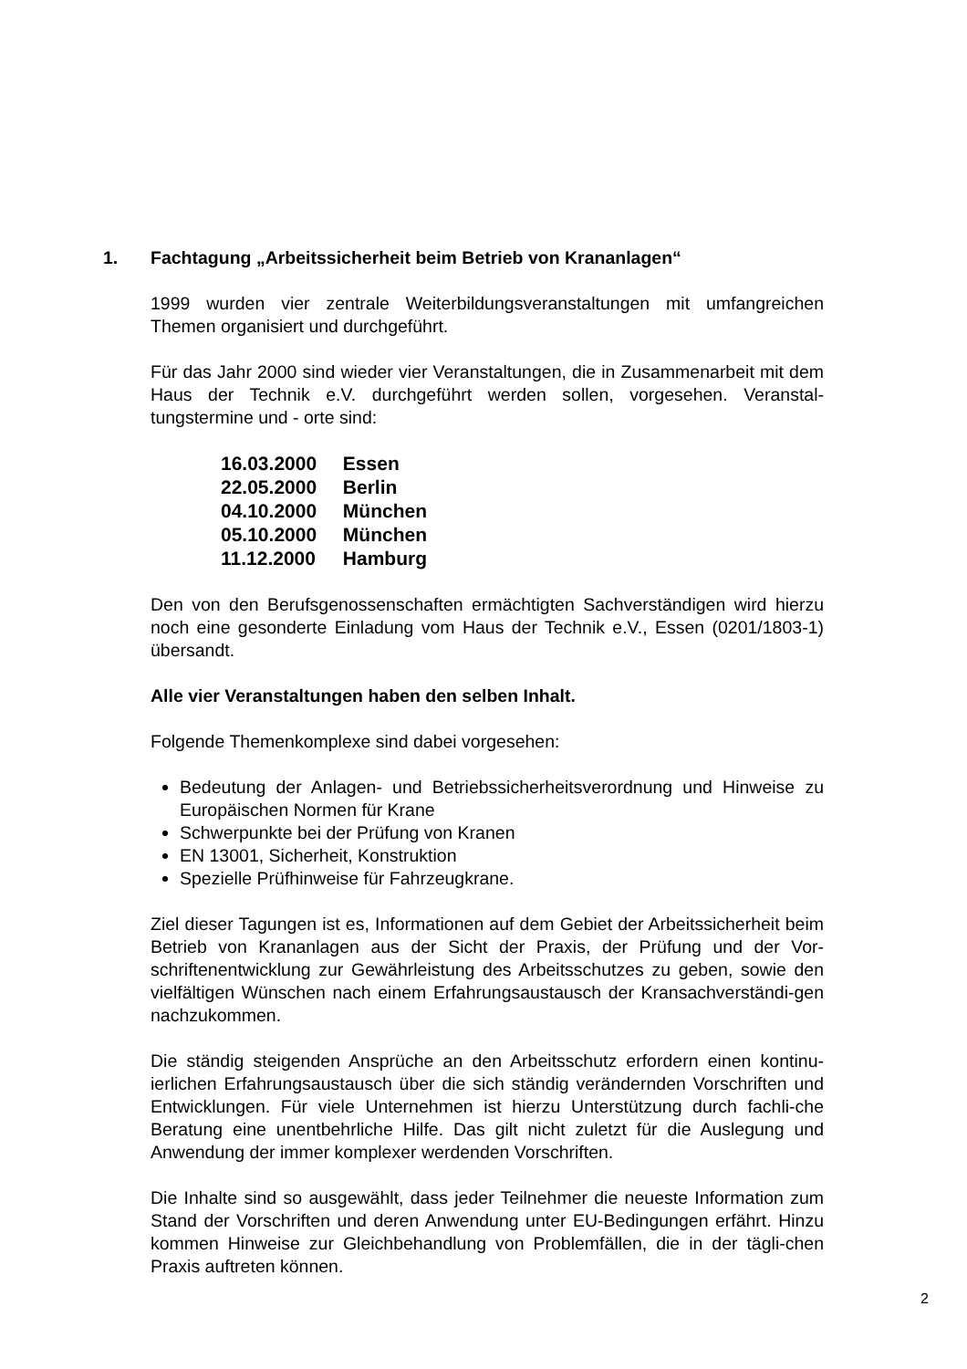1. Fachtagung „Arbeitssicherheit beim Betrieb von Krananlagen“
1999 wurden vier zentrale Weiterbildungsveranstaltungen mit umfangreichen Themen organisiert und durchgeführt.
Für das Jahr 2000 sind wieder vier Veranstaltungen, die in Zusammenarbeit mit dem Haus der Technik e.V. durchgeführt werden sollen, vorgesehen. Veranstal-tungstermine und - orte sind:
16.03.2000 Essen
22.05.2000 Berlin
04.10.2000 München
05.10.2000 München
11.12.2000 Hamburg
Den von den Berufsgenossenschaften ermächtigten Sachverständigen wird hierzu noch eine gesonderte Einladung vom Haus der Technik e.V., Essen (0201/1803-1) übersandt.
Alle vier Veranstaltungen haben den selben Inhalt.
Folgende Themenkomplexe sind dabei vorgesehen:
Bedeutung der Anlagen- und Betriebssicherheitsverordnung und Hinweise zu Europäischen Normen für Krane
Schwerpunkte bei der Prüfung von Kranen
EN 13001, Sicherheit, Konstruktion
Spezielle Prüfhinweise für Fahrzeugkrane.
Ziel dieser Tagungen ist es, Informationen auf dem Gebiet der Arbeitssicherheit beim Betrieb von Krananlagen aus der Sicht der Praxis, der Prüfung und der Vor-schriftenentwicklung zur Gewährleistung des Arbeitsschutzes zu geben, sowie den vielfältigen Wünschen nach einem Erfahrungsaustausch der Kransachverständi-gen nachzukommen.
Die ständig steigenden Ansprüche an den Arbeitsschutz erfordern einen kontinu-ierlichen Erfahrungsaustausch über die sich ständig verändernden Vorschriften und Entwicklungen. Für viele Unternehmen ist hierzu Unterstützung durch fachli-che Beratung eine unentbehrliche Hilfe. Das gilt nicht zuletzt für die Auslegung und Anwendung der immer komplexer werdenden Vorschriften.
Die Inhalte sind so ausgewählt, dass jeder Teilnehmer die neueste Information zum Stand der Vorschriften und deren Anwendung unter EU-Bedingungen erfährt. Hinzu kommen Hinweise zur Gleichbehandlung von Problemfällen, die in der tägli-chen Praxis auftreten können.
2